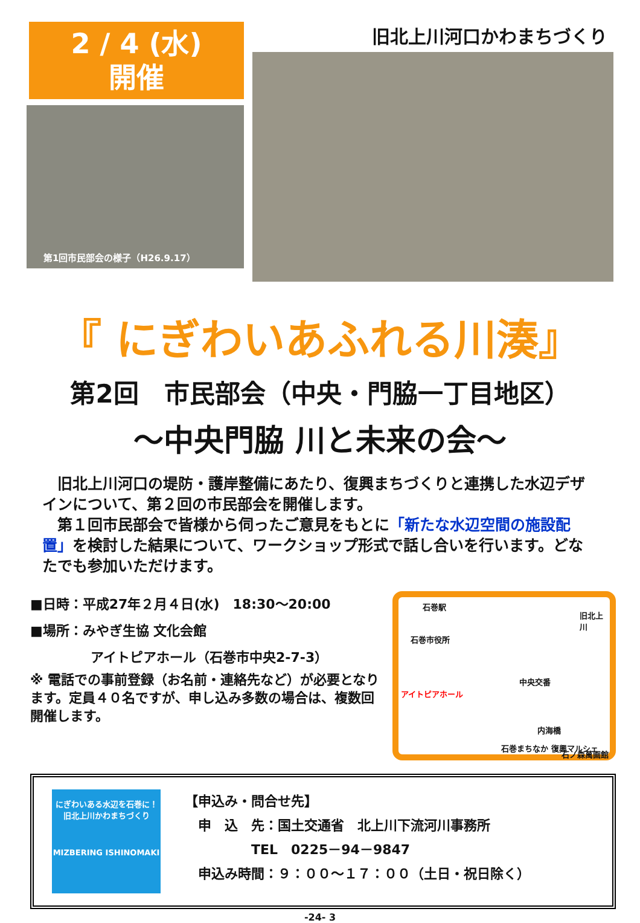2 / 4 (水)
開催
第1回市民部会の様子（H26.9.17）
旧北上川河口かわまちづくり
『 にぎわいあふれる川湊』
第2回　市民部会（中央・門脇一丁目地区）
～中央門脇 川と未来の会～
　旧北上川河口の堤防・護岸整備にあたり、復興まちづくりと連携した水辺デザインについて、第２回の市民部会を開催します。
　第１回市民部会で皆様から伺ったご意見をもとに「新たな水辺空間の施設配置」を検討した結果について、ワークショップ形式で話し合いを行います。どなたでも参加いただけます。
■日時：平成27年２月４日(水)　18:30～20:00
■場所：みやぎ生協 文化会館
アイトピアホール（石巻市中央2-7-3）
※ 電話での事前登録（お名前・連絡先など）が必要となります。定員４０名ですが、申し込み多数の場合は、複数回開催します。
石巻駅
石巻市役所
旧北上川
アイトピアホール
中央交番
内海橋
石巻まちなか 復興マルシェ
石ノ森萬画館
にぎわいある水辺を石巻に！
旧北上川かわまちづくり
MIZBERING ISHINOMAKI
【申込み・問合せ先】
　申　込　先：国土交通省　北上川下流河川事務所
　　　　　TEL　0225－94－9847
　申込み時間：９：００～１７：００（土日・祝日除く）
-24- 3